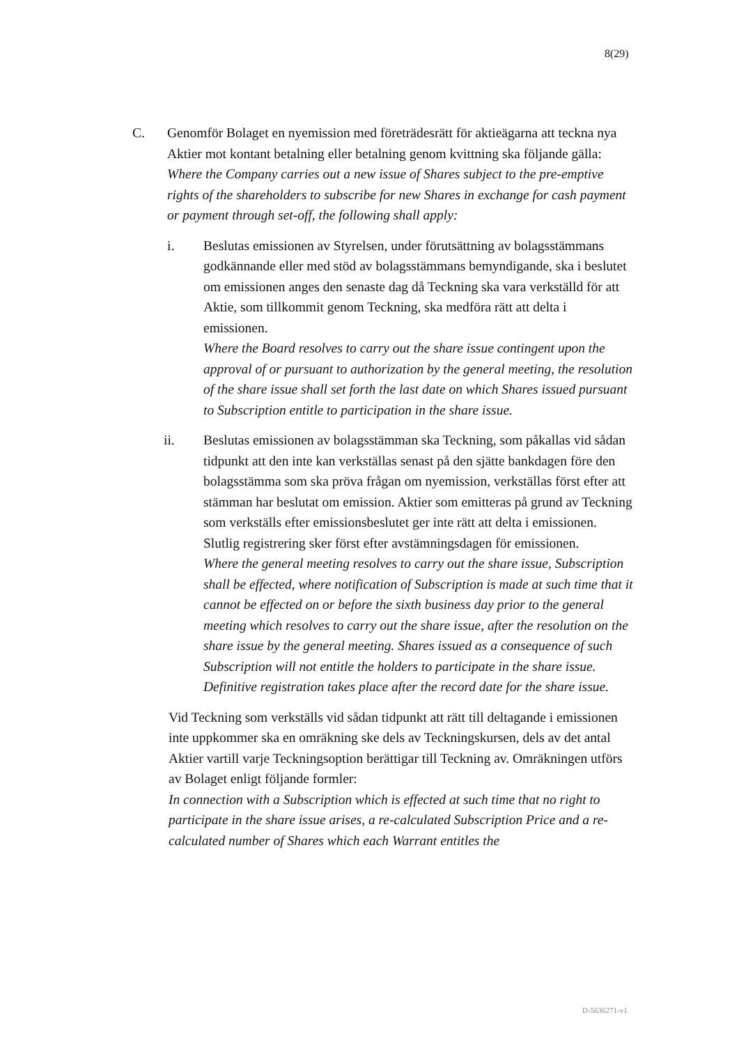8(29)
C. Genomför Bolaget en nyemission med företrädesrätt för aktieägarna att teckna nya Aktier mot kontant betalning eller betalning genom kvittning ska följande gälla:
Where the Company carries out a new issue of Shares subject to the pre-emptive rights of the shareholders to subscribe for new Shares in exchange for cash payment or payment through set-off, the following shall apply:
i. Beslutas emissionen av Styrelsen, under förutsättning av bolagsstämmans godkännande eller med stöd av bolagsstämmans bemyndigande, ska i beslutet om emissionen anges den senaste dag då Teckning ska vara verkställd för att Aktie, som tillkommit genom Teckning, ska medföra rätt att delta i emissionen.
Where the Board resolves to carry out the share issue contingent upon the approval of or pursuant to authorization by the general meeting, the resolution of the share issue shall set forth the last date on which Shares issued pursuant to Subscription entitle to participation in the share issue.
ii. Beslutas emissionen av bolagsstämman ska Teckning, som påkallas vid sådan tidpunkt att den inte kan verkställas senast på den sjätte bankdagen före den bolagsstämma som ska pröva frågan om nyemission, verkställas först efter att stämman har beslutat om emission. Aktier som emitteras på grund av Teckning som verkställs efter emissionsbeslutet ger inte rätt att delta i emissionen. Slutlig registrering sker först efter avstämningsdagen för emissionen.
Where the general meeting resolves to carry out the share issue, Subscription shall be effected, where notification of Subscription is made at such time that it cannot be effected on or before the sixth business day prior to the general meeting which resolves to carry out the share issue, after the resolution on the share issue by the general meeting. Shares issued as a consequence of such Subscription will not entitle the holders to participate in the share issue. Definitive registration takes place after the record date for the share issue.
Vid Teckning som verkställs vid sådan tidpunkt att rätt till deltagande i emissionen inte uppkommer ska en omräkning ske dels av Teckningskursen, dels av det antal Aktier vartill varje Teckningsoption berättigar till Teckning av. Omräkningen utförs av Bolaget enligt följande formler:
In connection with a Subscription which is effected at such time that no right to participate in the share issue arises, a re-calculated Subscription Price and a re-calculated number of Shares which each Warrant entitles the
D-5636271-v1